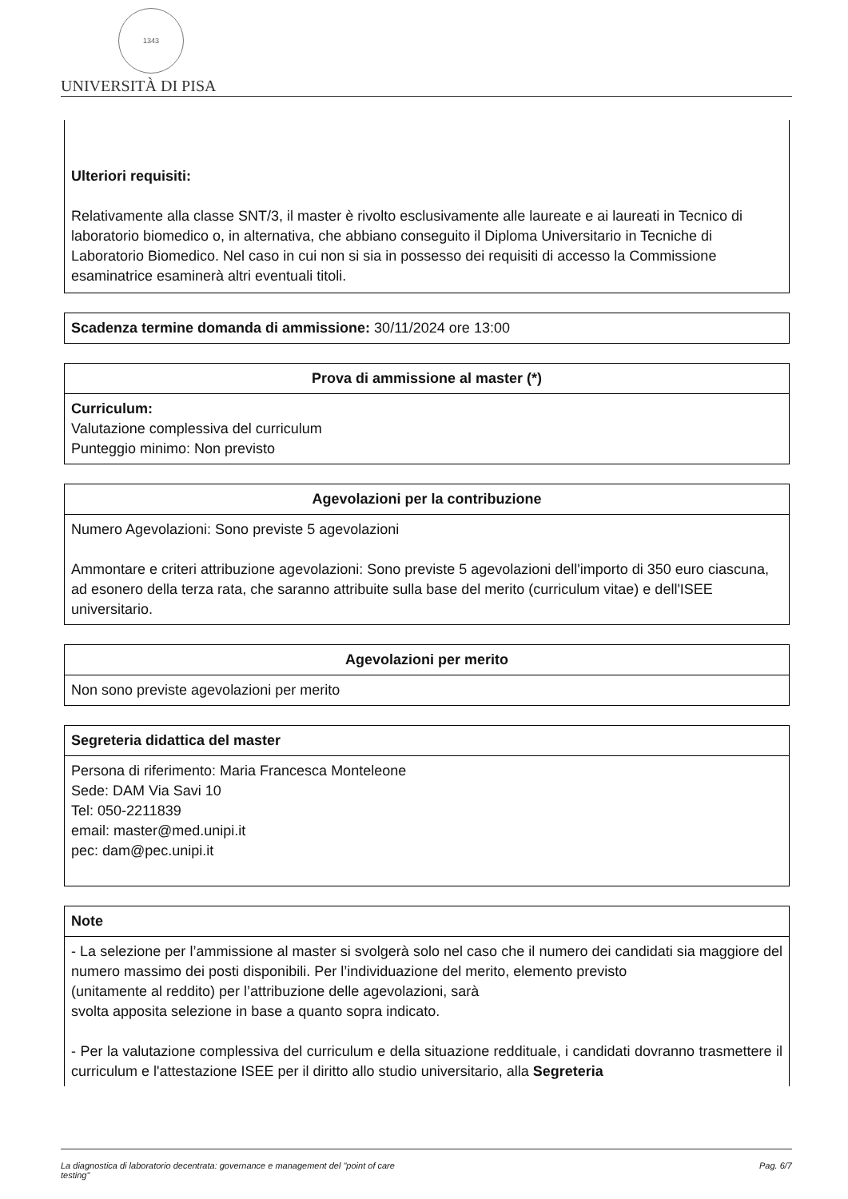1343
UNIVERSITÀ DI PISA
Ulteriori requisiti:
Relativamente alla classe SNT/3, il master è rivolto esclusivamente alle laureate e ai laureati in Tecnico di laboratorio biomedico o, in alternativa, che abbiano conseguito il Diploma Universitario in Tecniche di Laboratorio Biomedico. Nel caso in cui non si sia in possesso dei requisiti di accesso la Commissione esaminatrice esaminerà altri eventuali titoli.
Scadenza termine domanda di ammissione: 30/11/2024 ore 13:00
Prova di ammissione al master (*)
Curriculum:
Valutazione complessiva del curriculum
Punteggio minimo: Non previsto
Agevolazioni per la contribuzione
Numero Agevolazioni: Sono previste 5 agevolazioni
Ammontare e criteri attribuzione agevolazioni: Sono previste 5 agevolazioni dell'importo di 350 euro ciascuna, ad esonero della terza rata, che saranno attribuite sulla base del merito (curriculum vitae) e dell'ISEE universitario.
Agevolazioni per merito
Non sono previste agevolazioni per merito
Segreteria didattica del master
Persona di riferimento: Maria Francesca Monteleone
Sede: DAM Via Savi 10
Tel: 050-2211839
email: master@med.unipi.it
pec: dam@pec.unipi.it
Note
- La selezione per l’ammissione al master si svolgerà solo nel caso che il numero dei candidati sia maggiore del numero massimo dei posti disponibili. Per l’individuazione del merito, elemento previsto
(unitamente al reddito) per l’attribuzione delle agevolazioni, sarà
svolta apposita selezione in base a quanto sopra indicato.
- Per la valutazione complessiva del curriculum e della situazione reddituale, i candidati dovranno trasmettere il curriculum e l'attestazione ISEE per il diritto allo studio universitario, alla Segreteria
La diagnostica di laboratorio decentrata: governance e management del "point of care
testing" Pag. 6/7